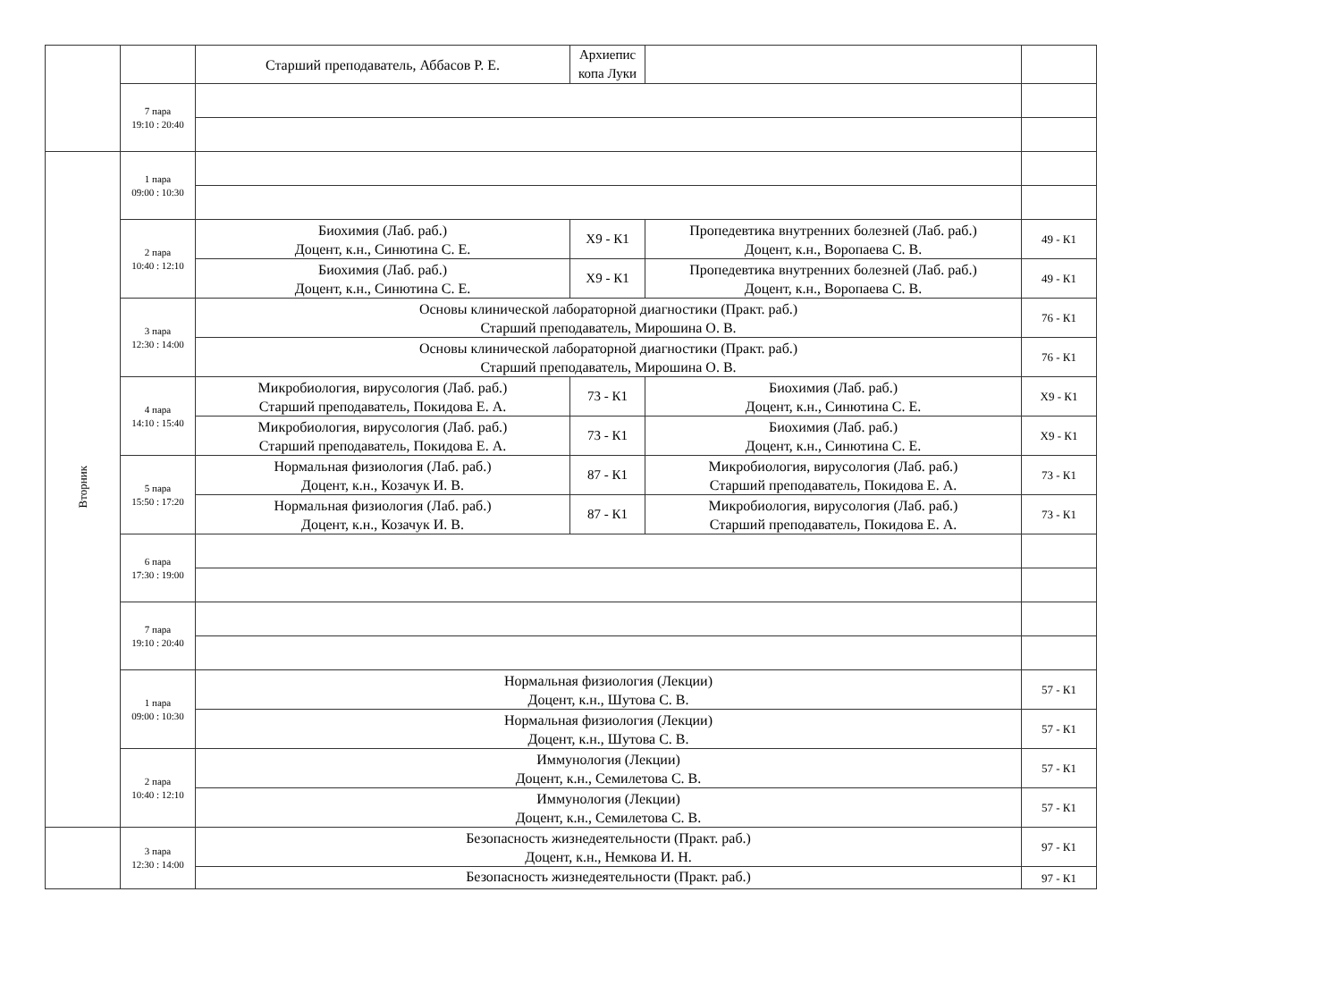| | | Старший преподаватель, Аббасов Р. Е. | Архиепис копа Луки | | |
| | 7 пара 19:10 : 20:40 | | | | |
| Вторник | 1 пара 09:00 : 10:30 | | | | |
| | 2 пара 10:40 : 12:10 | Биохимия (Лаб. раб.) Доцент, к.н., Синютина С. Е. | Х9 - К1 | Пропедевтика внутренних болезней (Лаб. раб.) Доцент, к.н., Воропаева С. В. | 49 - К1 |
| | | Биохимия (Лаб. раб.) Доцент, к.н., Синютина С. Е. | Х9 - К1 | Пропедевтика внутренних болезней (Лаб. раб.) Доцент, к.н., Воропаева С. В. | 49 - К1 |
| | 3 пара 12:30 : 14:00 | Основы клинической лабораторной диагностики (Практ. раб.) Старший преподаватель, Мирошина О. В. | | | 76 - К1 |
| | | Основы клинической лабораторной диагностики (Практ. раб.) Старший преподаватель, Мирошина О. В. | | | 76 - К1 |
| | 4 пара 14:10 : 15:40 | Микробиология, вирусология (Лаб. раб.) Старший преподаватель, Покидова Е. А. | 73 - К1 | Биохимия (Лаб. раб.) Доцент, к.н., Синютина С. Е. | Х9 - К1 |
| | | Микробиология, вирусология (Лаб. раб.) Старший преподаватель, Покидова Е. А. | 73 - К1 | Биохимия (Лаб. раб.) Доцент, к.н., Синютина С. Е. | Х9 - К1 |
| | 5 пара 15:50 : 17:20 | Нормальная физиология (Лаб. раб.) Доцент, к.н., Козачук И. В. | 87 - К1 | Микробиология, вирусология (Лаб. раб.) Старший преподаватель, Покидова Е. А. | 73 - К1 |
| | | Нормальная физиология (Лаб. раб.) Доцент, к.н., Козачук И. В. | 87 - К1 | Микробиология, вирусология (Лаб. раб.) Старший преподаватель, Покидова Е. А. | 73 - К1 |
| | 6 пара 17:30 : 19:00 | | | | |
| | 7 пара 19:10 : 20:40 | | | | |
| | 1 пара 09:00 : 10:30 | Нормальная физиология (Лекции) Доцент, к.н., Шутова С. В. | | | 57 - К1 |
| | | Нормальная физиология (Лекции) Доцент, к.н., Шутова С. В. | | | 57 - К1 |
| | 2 пара 10:40 : 12:10 | Иммунология (Лекции) Доцент, к.н., Семилетова С. В. | | | 57 - К1 |
| | | Иммунология (Лекции) Доцент, к.н., Семилетова С. В. | | | 57 - К1 |
| | 3 пара 12:30 : 14:00 | Безопасность жизнедеятельности (Практ. раб.) Доцент, к.н., Немкова И. Н. | | | 97 - К1 |
| | | Безопасность жизнедеятельности (Практ. раб.) | | | 97 - К1 |